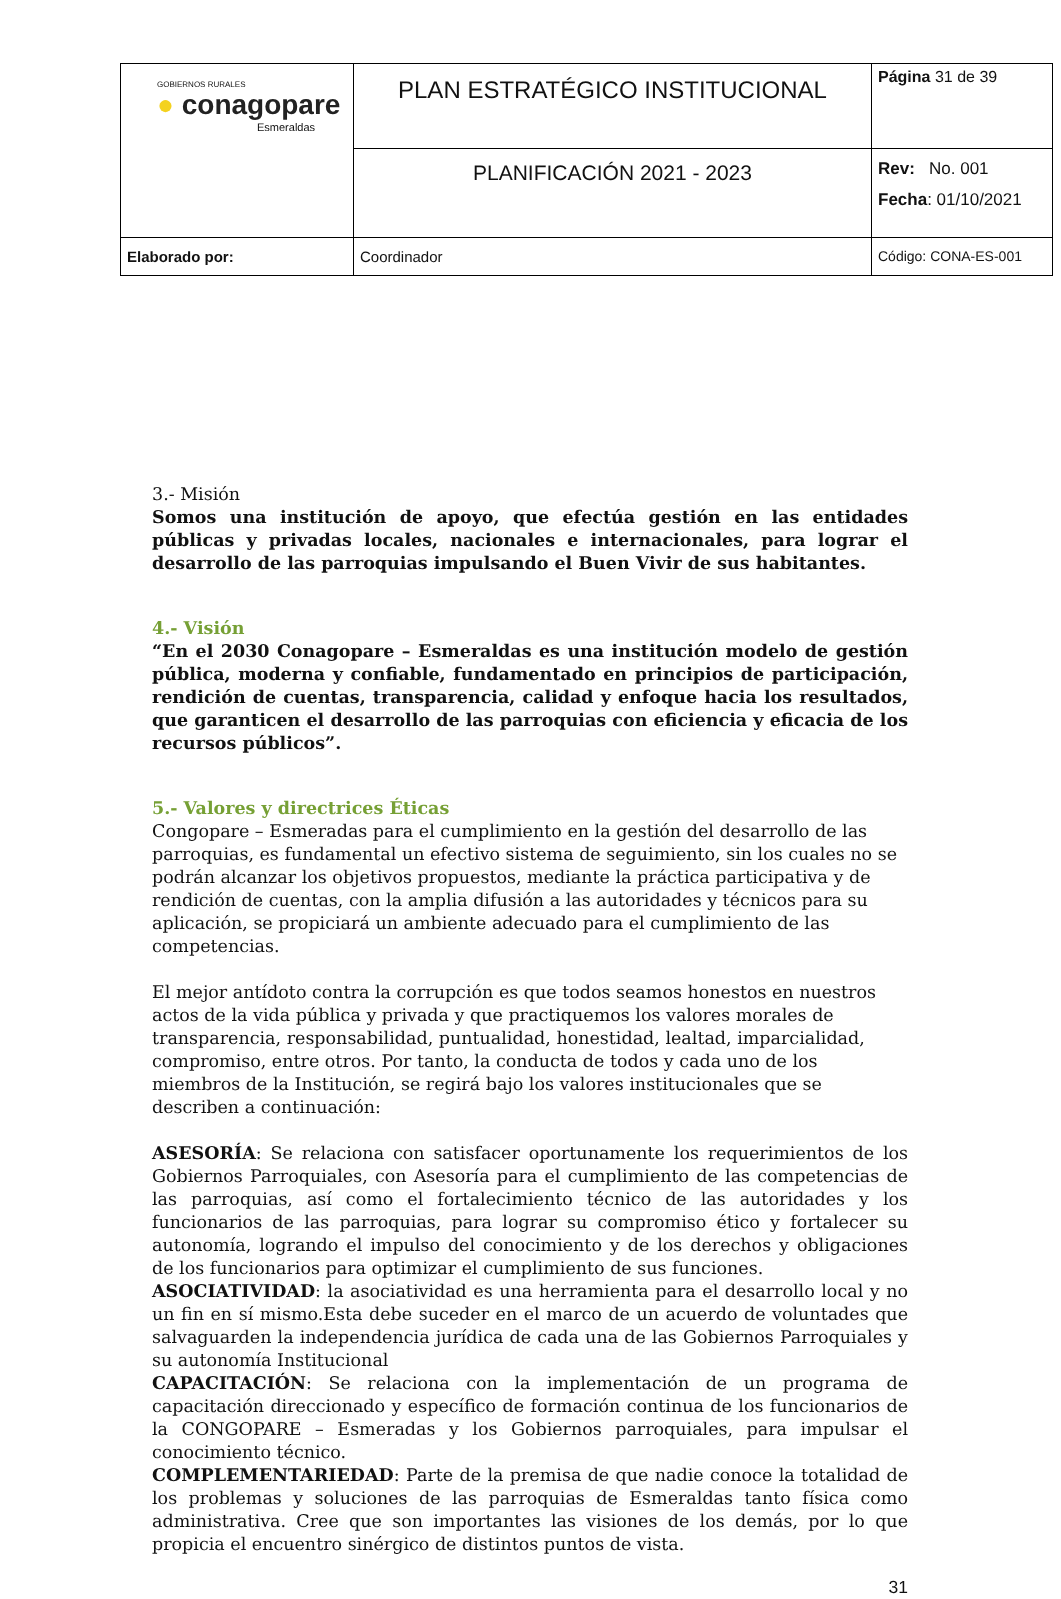| GOBIERNOS RURALES ● conagopare Esmeraldas | PLAN ESTRATÉGICO INSTITUCIONAL | Página 31 de 39 |
| | PLANIFICACIÓN 2021 - 2023 | Rev: No. 001 Fecha : 01/10/2021 |
| Elaborado por: | Coordinador | Código: CONA-ES-001 |
3.- Misión
Somos una institución de apoyo, que efectúa gestión en las entidades públicas y privadas locales, nacionales e internacionales, para lograr el desarrollo de las parroquias impulsando el Buen Vivir de sus habitantes.
4.- Visión
“En el 2030 Conagopare – Esmeraldas es una institución modelo de gestión pública, moderna y confiable, fundamentado en principios de participación, rendición de cuentas, transparencia, calidad y enfoque hacia los resultados, que garanticen el desarrollo de las parroquias con eficiencia y eficacia de los recursos públicos”.
5.- Valores y directrices Éticas
Congopare – Esmeradas para el cumplimiento en la gestión del desarrollo de las parroquias, es fundamental un efectivo sistema de seguimiento, sin los cuales no se podrán alcanzar los objetivos propuestos, mediante la práctica participativa y de rendición de cuentas, con la amplia difusión a las autoridades y técnicos para su aplicación, se propiciará un ambiente adecuado para el cumplimiento de las competencias.
El mejor antídoto contra la corrupción es que todos seamos honestos en nuestros actos de la vida pública y privada y que practiquemos los valores morales de transparencia, responsabilidad, puntualidad, honestidad, lealtad, imparcialidad, compromiso, entre otros. Por tanto, la conducta de todos y cada uno de los miembros de la Institución, se regirá bajo los valores institucionales que se describen a continuación:
ASESORÍA: Se relaciona con satisfacer oportunamente los requerimientos de los Gobiernos Parroquiales, con Asesoría para el cumplimiento de las competencias de las parroquias, así como el fortalecimiento técnico de las autoridades y los funcionarios de las parroquias, para lograr su compromiso ético y fortalecer su autonomía, logrando el impulso del conocimiento y de los derechos y obligaciones de los funcionarios para optimizar el cumplimiento de sus funciones.
ASOCIATIVIDAD: la asociatividad es una herramienta para el desarrollo local y no un fin en sí mismo.Esta debe suceder en el marco de un acuerdo de voluntades que salvaguarden la independencia jurídica de cada una de las Gobiernos Parroquiales y su autonomía Institucional
CAPACITACIÓN: Se relaciona con la implementación de un programa de capacitación direccionado y específico de formación continua de los funcionarios de la CONGOPARE – Esmeradas y los Gobiernos parroquiales, para impulsar el conocimiento técnico.
COMPLEMENTARIEDAD: Parte de la premisa de que nadie conoce la totalidad de los problemas y soluciones de las parroquias de Esmeraldas tanto física como administrativa. Cree que son importantes las visiones de los demás, por lo que propicia el encuentro sinérgico de distintos puntos de vista.
31